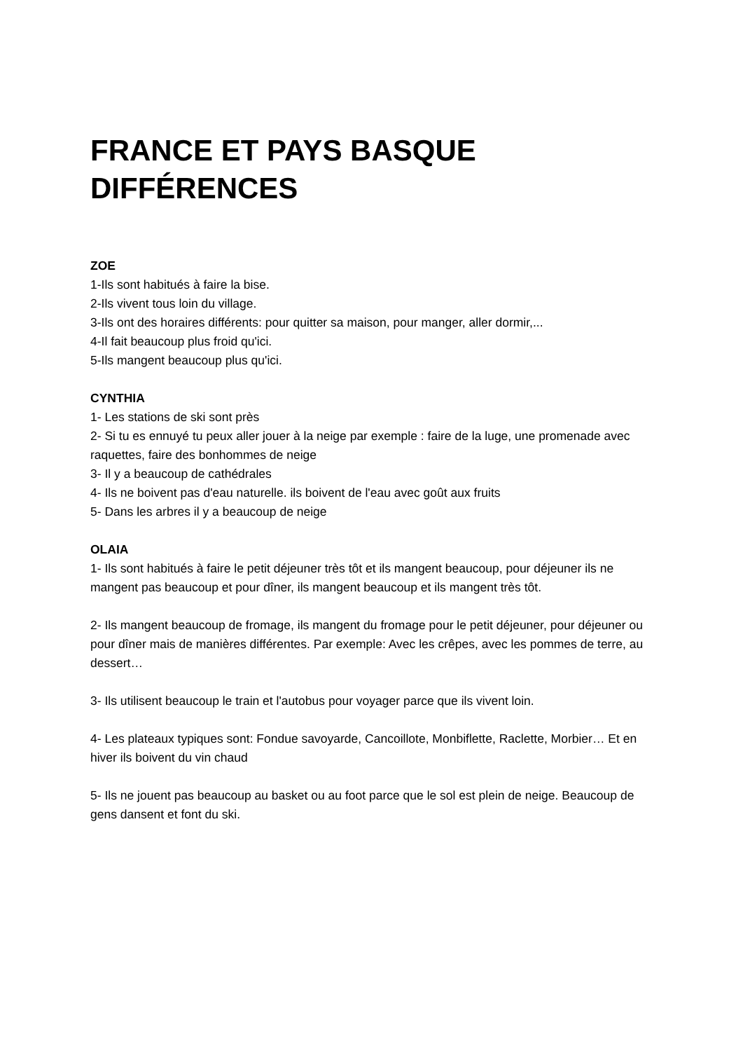FRANCE ET PAYS BASQUE DIFFÉRENCES
ZOE
1-Ils sont habitués à faire la bise.
2-Ils vivent tous loin du village.
3-Ils ont des horaires différents: pour quitter sa maison, pour manger, aller dormir,...
4-Il fait beaucoup plus froid qu'ici.
5-Ils mangent beaucoup plus qu'ici.
CYNTHIA
1- Les stations de ski sont près
2- Si tu es ennuyé tu peux aller jouer à la neige par exemple : faire de la luge, une promenade avec raquettes, faire des bonhommes de neige
3- Il y a beaucoup de cathédrales
4- Ils ne boivent pas d'eau naturelle. ils boivent de l'eau avec goût aux fruits
5- Dans les arbres il y a beaucoup de neige
OLAIA
1- Ils sont habitués à faire le petit déjeuner très tôt et ils mangent beaucoup, pour déjeuner ils ne mangent pas beaucoup et pour dîner, ils mangent beaucoup et ils mangent très tôt.
2- Ils mangent beaucoup de fromage, ils mangent du fromage pour le petit déjeuner, pour déjeuner ou pour dîner mais de manières différentes. Par exemple: Avec les crêpes, avec les pommes de terre, au dessert…
3- Ils utilisent beaucoup le train et l'autobus pour voyager parce que ils vivent loin.
4- Les plateaux typiques sont: Fondue savoyarde, Cancoillote, Monbiflette, Raclette, Morbier… Et en hiver ils boivent du vin chaud
5- Ils ne jouent pas beaucoup au basket ou au foot parce que le sol est plein de neige. Beaucoup de gens dansent et font du ski.